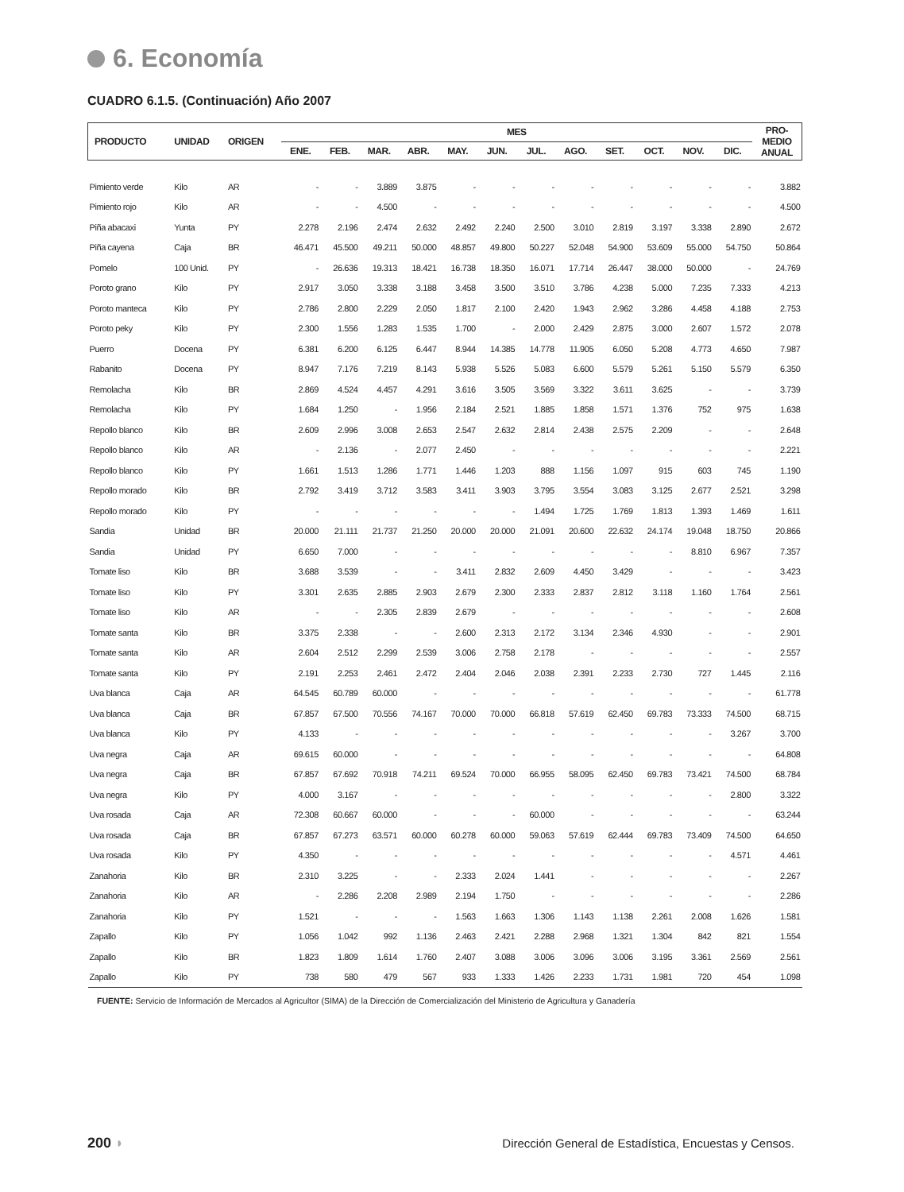6. Economía
CUADRO 6.1.5. (Continuación) Año 2007
| PRODUCTO | UNIDAD | ORIGEN | MES | | | | | | | | | | | | PRO- MEDIO ANUAL |
| --- | --- | --- | --- | --- | --- | --- | --- | --- | --- | --- | --- | --- | --- | --- | --- |
| | | | ENE. | FEB. | MAR. | ABR. | MAY. | JUN. | JUL. | AGO. | SET. | OCT. | NOV. | DIC. | |
| Pimiento verde | Kilo | AR | - | - | 3.889 | 3.875 | - | - | - | - | - | - | - | - | 3.882 |
| Pimiento rojo | Kilo | AR | - | - | 4.500 | - | - | - | - | - | - | - | - | - | 4.500 |
| Piña abacaxi | Yunta | PY | 2.278 | 2.196 | 2.474 | 2.632 | 2.492 | 2.240 | 2.500 | 3.010 | 2.819 | 3.197 | 3.338 | 2.890 | 2.672 |
| Piña cayena | Caja | BR | 46.471 | 45.500 | 49.211 | 50.000 | 48.857 | 49.800 | 50.227 | 52.048 | 54.900 | 53.609 | 55.000 | 54.750 | 50.864 |
| Pomelo | 100 Unid. | PY | - | 26.636 | 19.313 | 18.421 | 16.738 | 18.350 | 16.071 | 17.714 | 26.447 | 38.000 | 50.000 | - | 24.769 |
| Poroto grano | Kilo | PY | 2.917 | 3.050 | 3.338 | 3.188 | 3.458 | 3.500 | 3.510 | 3.786 | 4.238 | 5.000 | 7.235 | 7.333 | 4.213 |
| Poroto manteca | Kilo | PY | 2.786 | 2.800 | 2.229 | 2.050 | 1.817 | 2.100 | 2.420 | 1.943 | 2.962 | 3.286 | 4.458 | 4.188 | 2.753 |
| Poroto peky | Kilo | PY | 2.300 | 1.556 | 1.283 | 1.535 | 1.700 | - | 2.000 | 2.429 | 2.875 | 3.000 | 2.607 | 1.572 | 2.078 |
| Puerro | Docena | PY | 6.381 | 6.200 | 6.125 | 6.447 | 8.944 | 14.385 | 14.778 | 11.905 | 6.050 | 5.208 | 4.773 | 4.650 | 7.987 |
| Rabanito | Docena | PY | 8.947 | 7.176 | 7.219 | 8.143 | 5.938 | 5.526 | 5.083 | 6.600 | 5.579 | 5.261 | 5.150 | 5.579 | 6.350 |
| Remolacha | Kilo | BR | 2.869 | 4.524 | 4.457 | 4.291 | 3.616 | 3.505 | 3.569 | 3.322 | 3.611 | 3.625 | - | - | 3.739 |
| Remolacha | Kilo | PY | 1.684 | 1.250 | - | 1.956 | 2.184 | 2.521 | 1.885 | 1.858 | 1.571 | 1.376 | 752 | 975 | 1.638 |
| Repollo blanco | Kilo | BR | 2.609 | 2.996 | 3.008 | 2.653 | 2.547 | 2.632 | 2.814 | 2.438 | 2.575 | 2.209 | - | - | 2.648 |
| Repollo blanco | Kilo | AR | - | 2.136 | - | 2.077 | 2.450 | - | - | - | - | - | - | - | 2.221 |
| Repollo blanco | Kilo | PY | 1.661 | 1.513 | 1.286 | 1.771 | 1.446 | 1.203 | 888 | 1.156 | 1.097 | 915 | 603 | 745 | 1.190 |
| Repollo morado | Kilo | BR | 2.792 | 3.419 | 3.712 | 3.583 | 3.411 | 3.903 | 3.795 | 3.554 | 3.083 | 3.125 | 2.677 | 2.521 | 3.298 |
| Repollo morado | Kilo | PY | - | - | - | - | - | - | 1.494 | 1.725 | 1.769 | 1.813 | 1.393 | 1.469 | 1.611 |
| Sandia | Unidad | BR | 20.000 | 21.111 | 21.737 | 21.250 | 20.000 | 20.000 | 21.091 | 20.600 | 22.632 | 24.174 | 19.048 | 18.750 | 20.866 |
| Sandia | Unidad | PY | 6.650 | 7.000 | - | - | - | - | - | - | - | - | 8.810 | 6.967 | 7.357 |
| Tomate liso | Kilo | BR | 3.688 | 3.539 | - | - | 3.411 | 2.832 | 2.609 | 4.450 | 3.429 | - | - | - | 3.423 |
| Tomate liso | Kilo | PY | 3.301 | 2.635 | 2.885 | 2.903 | 2.679 | 2.300 | 2.333 | 2.837 | 2.812 | 3.118 | 1.160 | 1.764 | 2.561 |
| Tomate liso | Kilo | AR | - | - | 2.305 | 2.839 | 2.679 | - | - | - | - | - | - | - | 2.608 |
| Tomate santa | Kilo | BR | 3.375 | 2.338 | - | - | 2.600 | 2.313 | 2.172 | 3.134 | 2.346 | 4.930 | - | - | 2.901 |
| Tomate santa | Kilo | AR | 2.604 | 2.512 | 2.299 | 2.539 | 3.006 | 2.758 | 2.178 | - | - | - | - | - | 2.557 |
| Tomate santa | Kilo | PY | 2.191 | 2.253 | 2.461 | 2.472 | 2.404 | 2.046 | 2.038 | 2.391 | 2.233 | 2.730 | 727 | 1.445 | 2.116 |
| Uva blanca | Caja | AR | 64.545 | 60.789 | 60.000 | - | - | - | - | - | - | - | - | - | 61.778 |
| Uva blanca | Caja | BR | 67.857 | 67.500 | 70.556 | 74.167 | 70.000 | 70.000 | 66.818 | 57.619 | 62.450 | 69.783 | 73.333 | 74.500 | 68.715 |
| Uva blanca | Kilo | PY | 4.133 | - | - | - | - | - | - | - | - | - | - | 3.267 | 3.700 |
| Uva negra | Caja | AR | 69.615 | 60.000 | - | - | - | - | - | - | - | - | - | - | 64.808 |
| Uva negra | Caja | BR | 67.857 | 67.692 | 70.918 | 74.211 | 69.524 | 70.000 | 66.955 | 58.095 | 62.450 | 69.783 | 73.421 | 74.500 | 68.784 |
| Uva negra | Kilo | PY | 4.000 | 3.167 | - | - | - | - | - | - | - | - | - | 2.800 | 3.322 |
| Uva rosada | Caja | AR | 72.308 | 60.667 | 60.000 | - | - | - | 60.000 | - | - | - | - | - | 63.244 |
| Uva rosada | Caja | BR | 67.857 | 67.273 | 63.571 | 60.000 | 60.278 | 60.000 | 59.063 | 57.619 | 62.444 | 69.783 | 73.409 | 74.500 | 64.650 |
| Uva rosada | Kilo | PY | 4.350 | - | - | - | - | - | - | - | - | - | - | 4.571 | 4.461 |
| Zanahoria | Kilo | BR | 2.310 | 3.225 | - | - | 2.333 | 2.024 | 1.441 | - | - | - | - | - | 2.267 |
| Zanahoria | Kilo | AR | - | 2.286 | 2.208 | 2.989 | 2.194 | 1.750 | - | - | - | - | - | - | 2.286 |
| Zanahoria | Kilo | PY | 1.521 | - | - | - | 1.563 | 1.663 | 1.306 | 1.143 | 1.138 | 2.261 | 2.008 | 1.626 | 1.581 |
| Zapallo | Kilo | PY | 1.056 | 1.042 | 992 | 1.136 | 2.463 | 2.421 | 2.288 | 2.968 | 1.321 | 1.304 | 842 | 821 | 1.554 |
| Zapallo | Kilo | BR | 1.823 | 1.809 | 1.614 | 1.760 | 2.407 | 3.088 | 3.006 | 3.096 | 3.006 | 3.195 | 3.361 | 2.569 | 2.561 |
| Zapallo | Kilo | PY | 738 | 580 | 479 | 567 | 933 | 1.333 | 1.426 | 2.233 | 1.731 | 1.981 | 720 | 454 | 1.098 |
FUENTE: Servicio de Información de Mercados al Agricultor (SIMA) de la Dirección de Comercialización del Ministerio de Agricultura y Ganadería
200 ◗ Dirección General de Estadística, Encuestas y Censos.